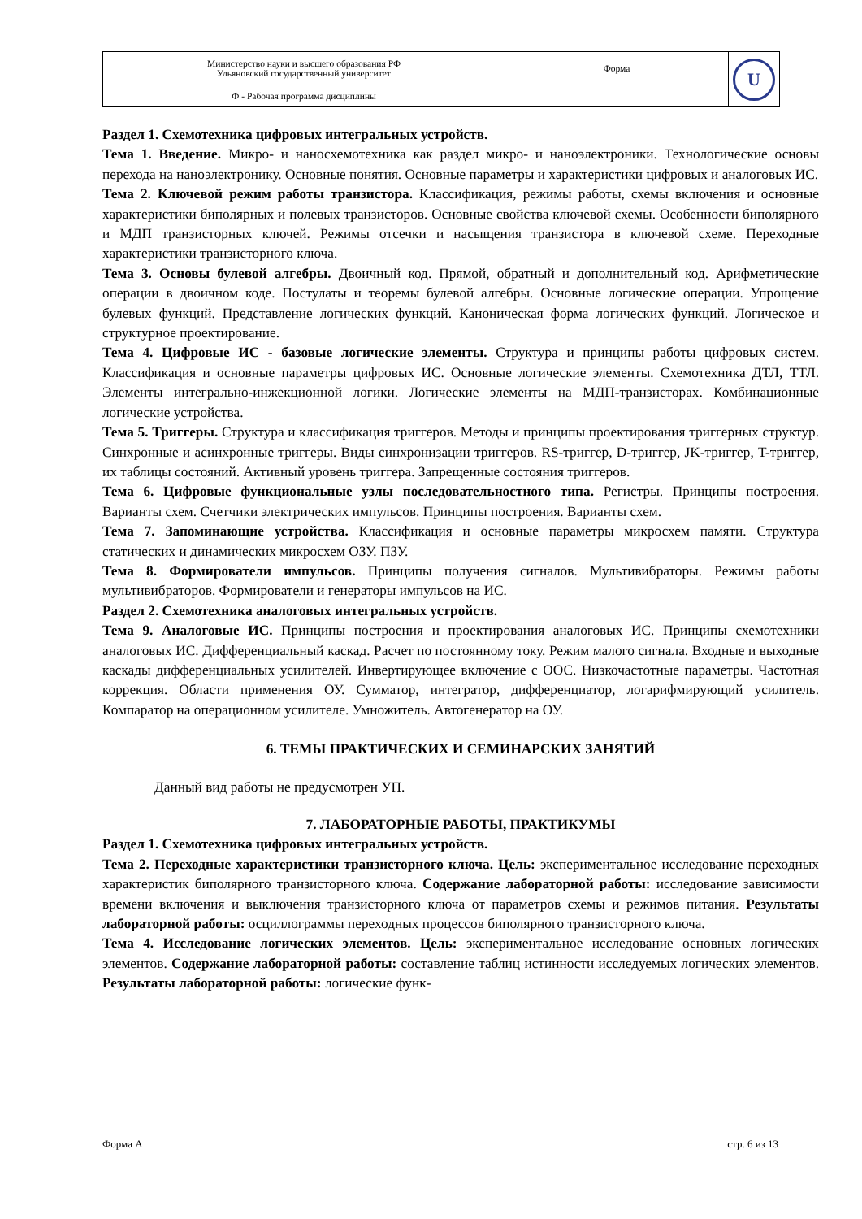| Министерство науки и высшего образования РФ Ульяновский государственный университет | Форма | U |
| Ф - Рабочая программа дисциплины | | |
Раздел 1. Схемотехника цифровых интегральных устройств.
Тема 1. Введение. Микро- и наносхемотехника как раздел микро- и наноэлектроники. Технологические основы перехода на наноэлектронику. Основные понятия. Основные параметры и характеристики цифровых и аналоговых ИС.
Тема 2. Ключевой режим работы транзистора. Классификация, режимы работы, схемы включения и основные характеристики биполярных и полевых транзисторов. Основные свойства ключевой схемы. Особенности биполярного и МДП транзисторных ключей. Режимы отсечки и насыщения транзистора в ключевой схеме. Переходные характеристики транзисторного ключа.
Тема 3. Основы булевой алгебры. Двоичный код. Прямой, обратный и дополнительный код. Арифметические операции в двоичном коде. Постулаты и теоремы булевой алгебры. Основные логические операции. Упрощение булевых функций. Представление логических функций. Каноническая форма логических функций. Логическое и структурное проектирование.
Тема 4. Цифровые ИС - базовые логические элементы. Структура и принципы работы цифровых систем. Классификация и основные параметры цифровых ИС. Основные логические элементы. Схемотехника ДТЛ, ТТЛ. Элементы интегрально-инжекционной логики. Логические элементы на МДП-транзисторах. Комбинационные логические устройства.
Тема 5. Триггеры. Структура и классификация триггеров. Методы и принципы проектирования триггерных структур. Синхронные и асинхронные триггеры. Виды синхронизации триггеров. RS-триггер, D-триггер, JK-триггер, T-триггер, их таблицы состояний. Активный уровень триггера. Запрещенные состояния триггеров.
Тема 6. Цифровые функциональные узлы последовательностного типа. Регистры. Принципы построения. Варианты схем. Счетчики электрических импульсов. Принципы построения. Варианты схем.
Тема 7. Запоминающие устройства. Классификация и основные параметры микросхем памяти. Структура статических и динамических микросхем ОЗУ. ПЗУ.
Тема 8. Формирователи импульсов. Принципы получения сигналов. Мультивибраторы. Режимы работы мультивибраторов. Формирователи и генераторы импульсов на ИС.
Раздел 2. Схемотехника аналоговых интегральных устройств.
Тема 9. Аналоговые ИС. Принципы построения и проектирования аналоговых ИС. Принципы схемотехники аналоговых ИС. Дифференциальный каскад. Расчет по постоянному току. Режим малого сигнала. Входные и выходные каскады дифференциальных усилителей. Инвертирующее включение с ООС. Низкочастотные параметры. Частотная коррекция. Области применения ОУ. Сумматор, интегратор, дифференциатор, логарифмирующий усилитель. Компаратор на операционном усилителе. Умножитель. Автогенератор на ОУ.
6. ТЕМЫ ПРАКТИЧЕСКИХ И СЕМИНАРСКИХ ЗАНЯТИЙ
Данный вид работы не предусмотрен УП.
7. ЛАБОРАТОРНЫЕ РАБОТЫ, ПРАКТИКУМЫ
Раздел 1. Схемотехника цифровых интегральных устройств.
Тема 2. Переходные характеристики транзисторного ключа. Цель: экспериментальное исследование переходных характеристик биполярного транзисторного ключа. Содержание лабораторной работы: исследование зависимости времени включения и выключения транзисторного ключа от параметров схемы и режимов питания. Результаты лабораторной работы: осциллограммы переходных процессов биполярного транзисторного ключа.
Тема 4. Исследование логических элементов. Цель: экспериментальное исследование основных логических элементов. Содержание лабораторной работы: составление таблиц истинности исследуемых логических элементов. Результаты лабораторной работы: логические функ-
Форма А стр. 6 из 13